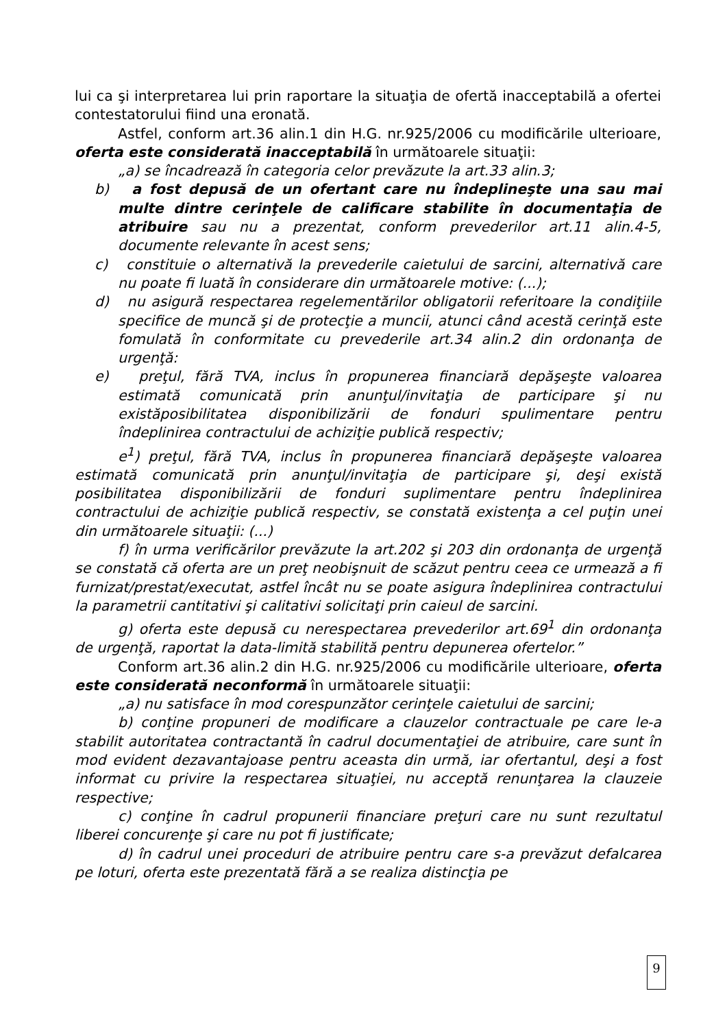lui ca şi interpretarea lui prin raportare la situaţia de ofertă inacceptabilă a ofertei contestatorului fiind una eronată.
Astfel, conform art.36 alin.1 din H.G. nr.925/2006 cu modificările ulterioare, oferta este considerată inacceptabilă în următoarele situaţii:
„a) se încadrează în categoria celor prevăzute la art.33 alin.3;
b) a fost depusă de un ofertant care nu îndeplineşte una sau mai multe dintre cerinţele de calificare stabilite în documentaţia de atribuire sau nu a prezentat, conform prevederilor art.11 alin.4-5, documente relevante în acest sens;
c) constituie o alternativă la prevederile caietului de sarcini, alternativă care nu poate fi luată în considerare din următoarele motive: (...);
d) nu asigură respectarea regelementărilor obligatorii referitoare la condiţiile specifice de muncă şi de protecţie a muncii, atunci când acestă cerinţă este fomulată în conformitate cu prevederile art.34 alin.2 din ordonanţa de urgenţă:
e) preţul, fără TVA, inclus în propunerea financiară depăşeşte valoarea estimată comunicată prin anunţul/invitaţia de participare şi nu existăposibilitatea disponibilizării de fonduri spulimentare pentru îndeplinirea contractului de achiziţie publică respectiv;
e<sup>1</sup>) preţul, fără TVA, inclus în propunerea financiară depăşeşte valoarea estimată comunicată prin anunţul/invitaţia de participare şi, deşi există posibilitatea disponibilizării de fonduri suplimentare pentru îndeplinirea contractului de achiziţie publică respectiv, se constată existenţa a cel puţin unei din următoarele situaţii: (...)
f) în urma verificărilor prevăzute la art.202 şi 203 din ordonanţa de urgenţă se constată că oferta are un preţ neobişnuit de scăzut pentru ceea ce urmează a fi furnizat/prestat/executat, astfel încât nu se poate asigura îndeplinirea contractului la parametrii cantitativi şi calitativi solicitaţi prin caieul de sarcini.
g) oferta este depusă cu nerespectarea prevederilor art.69<sup>1</sup> din ordonanţa de urgenţă, raportat la data-limită stabilită pentru depunerea ofertelor.”
Conform art.36 alin.2 din H.G. nr.925/2006 cu modificările ulterioare, oferta este considerată neconformă în următoarele situaţii:
„a) nu satisface în mod corespunzător cerinţele caietului de sarcini;
b) conţine propuneri de modificare a clauzelor contractuale pe care le-a stabilit autoritatea contractantă în cadrul documentaţiei de atribuire, care sunt în mod evident dezavantajoase pentru aceasta din urmă, iar ofertantul, deşi a fost informat cu privire la respectarea situaţiei, nu acceptă renunţarea la clauzeie respective;
c) conţine în cadrul propunerii financiare preţuri care nu sunt rezultatul liberei concurenţe şi care nu pot fi justificate;
d) în cadrul unei proceduri de atribuire pentru care s-a prevăzut defalcarea pe loturi, oferta este prezentată fără a se realiza distincţia pe
9